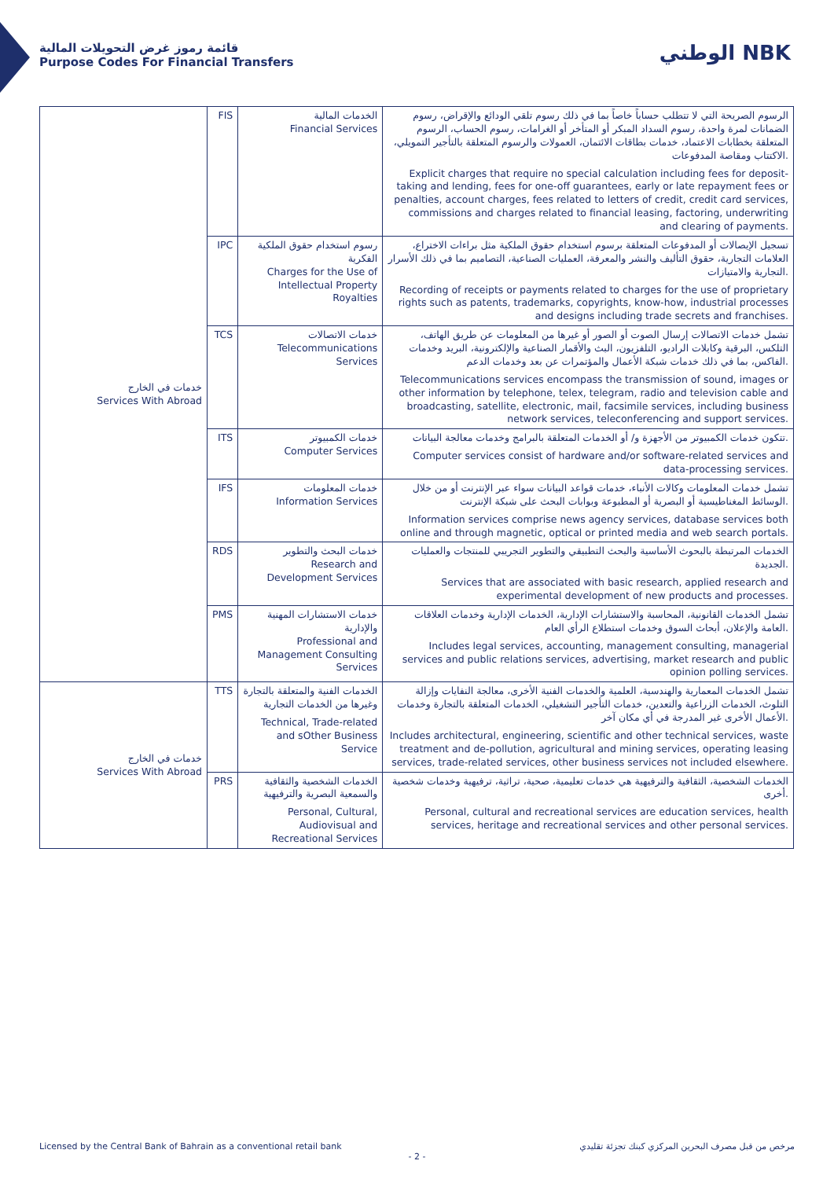قائمة رموز غرض التحويلات المالية
Purpose Codes For Financial Transfers
الوطني NBK
| خدمات في الخارج Services With Abroad | FIS | الخدمات المالية Financial Services | الرسوم الصريحة التي لا تتطلب حساباً خاصاً بما في ذلك رسوم تلقي الودائع والإقراض، رسوم الضمانات لمرة واحدة، رسوم السداد المبكر أو المتأخر أو الغرامات، رسوم الحساب، الرسوم المتعلقة بخطابات الاعتماد، خدمات بطاقات الائتمان، العمولات والرسوم المتعلقة بالتأجير التمويلي، الاكتتاب ومقاصة المدفوعات. Explicit charges that require no special calculation including fees for deposit-taking and lending, fees for one-off guarantees, early or late repayment fees or penalties, account charges, fees related to letters of credit, credit card services, commissions and charges related to financial leasing, factoring, underwriting and clearing of payments. |
| | IPC | رسوم استخدام حقوق الملكية الفكرية Charges for the Use of Intellectual Property Royalties | تسجيل الإيصالات أو المدفوعات المتعلقة برسوم استخدام حقوق الملكية مثل براءات الاختراع، العلامات التجارية، حقوق التأليف والنشر والمعرفة، العمليات الصناعية، التصاميم بما في ذلك الأسرار التجارية والامتيازات. Recording of receipts or payments related to charges for the use of proprietary rights such as patents, trademarks, copyrights, know-how, industrial processes and designs including trade secrets and franchises. |
| | TCS | خدمات الاتصالات Telecommunications Services | تشمل خدمات الاتصالات إرسال الصوت أو الصور أو غيرها من المعلومات عن طريق الهاتف، التلكس، البرقية وكابلات الراديو، التلفزيون، البث والأقمار الصناعية والإلكترونية، البريد وخدمات الفاكس، بما في ذلك خدمات شبكة الأعمال والمؤتمرات عن بعد وخدمات الدعم. Telecommunications services encompass the transmission of sound, images or other information by telephone, telex, telegram, radio and television cable and broadcasting, satellite, electronic, mail, facsimile services, including business network services, teleconferencing and support services. |
| | ITS | خدمات الكمبيوتر Computer Services | تتكون خدمات الكمبيوتر من الأجهزة و/ أو الخدمات المتعلقة بالبرامج وخدمات معالجة البيانات. Computer services consist of hardware and/or software-related services and data-processing services. |
| | IFS | خدمات المعلومات Information Services | تشمل خدمات المعلومات وكالات الأنباء، خدمات قواعد البيانات سواء عبر الإنترنت أو من خلال الوسائط المغناطيسية أو البصرية أو المطبوعة وبوابات البحث على شبكة الإنترنت. Information services comprise news agency services, database services both online and through magnetic, optical or printed media and web search portals. |
| | RDS | خدمات البحث والتطوير Research and Development Services | الخدمات المرتبطة بالبحوث الأساسية والبحث التطبيقي والتطوير التجريبي للمنتجات والعمليات الجديدة. Services that are associated with basic research, applied research and experimental development of new products and processes. |
| | PMS | خدمات الاستشارات المهنية والإدارية Professional and Management Consulting Services | تشمل الخدمات القانونية، المحاسبة والاستشارات الإدارية، الخدمات الإدارية وخدمات العلاقات العامة والإعلان، أبحاث السوق وخدمات استطلاع الرأي العام. Includes legal services, accounting, management consulting, managerial services and public relations services, advertising, market research and public opinion polling services. |
| خدمات في الخارج Services With Abroad | TTS | الخدمات الفنية والمتعلقة بالتجارة وغيرها من الخدمات التجارية Technical, Trade-related and sOther Business Service | تشمل الخدمات المعمارية والهندسية، العلمية والخدمات الفنية الأخرى، معالجة النفايات وإزالة التلوث، الخدمات الزراعية والتعدين، خدمات التأجير التشغيلي، الخدمات المتعلقة بالتجارة وخدمات الأعمال الأخرى غير المدرجة في أي مكان آخر. Includes architectural, engineering, scientific and other technical services, waste treatment and de-pollution, agricultural and mining services, operating leasing services, trade-related services, other business services not included elsewhere. |
| | PRS | الخدمات الشخصية والثقافية والسمعية البصرية والترفيهية Personal, Cultural, Audiovisual and Recreational Services | الخدمات الشخصية، الثقافية والترفيهية هي خدمات تعليمية، صحية، تراثية، ترفيهية وخدمات شخصية أخرى. Personal, cultural and recreational services are education services, health services, heritage and recreational services and other personal services. |
Licensed by the Central Bank of Bahrain as a conventional retail bank مرخص من قبل مصرف البحرين المركزي كبنك تجزئة تقليدي
- 2 -